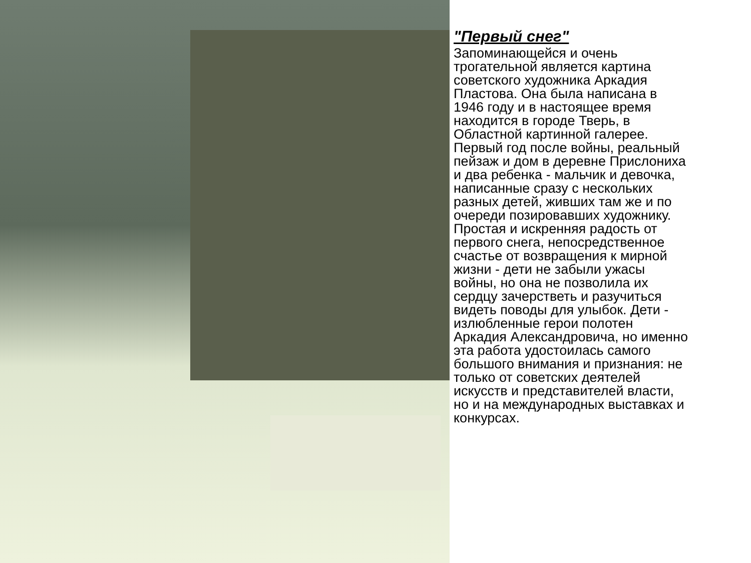"Первый снег"
Запоминающейся и очень
трогательной является картина
советского художника Аркадия
Пластова. Она была написана в
1946 году и в настоящее время
находится в городе Тверь, в
Областной картинной галерее.
Первый год после войны, реальный
пейзаж и дом в деревне Прислониха
и два ребенка - мальчик и девочка,
написанные сразу с нескольких
разных детей, живших там же и по
очереди позировавших художнику.
Простая и искренняя радость от
первого снега, непосредственное
счастье от возвращения к мирной
жизни - дети не забыли ужасы
войны, но она не позволила их
сердцу зачерстветь и разучиться
видеть поводы для улыбок. Дети -
излюбленные герои полотен
Аркадия Александровича, но именно
эта работа удостоилась самого
большого внимания и признания: не
только от советских деятелей
искусств и представителей власти,
но и на международных выставках и
конкурсах.